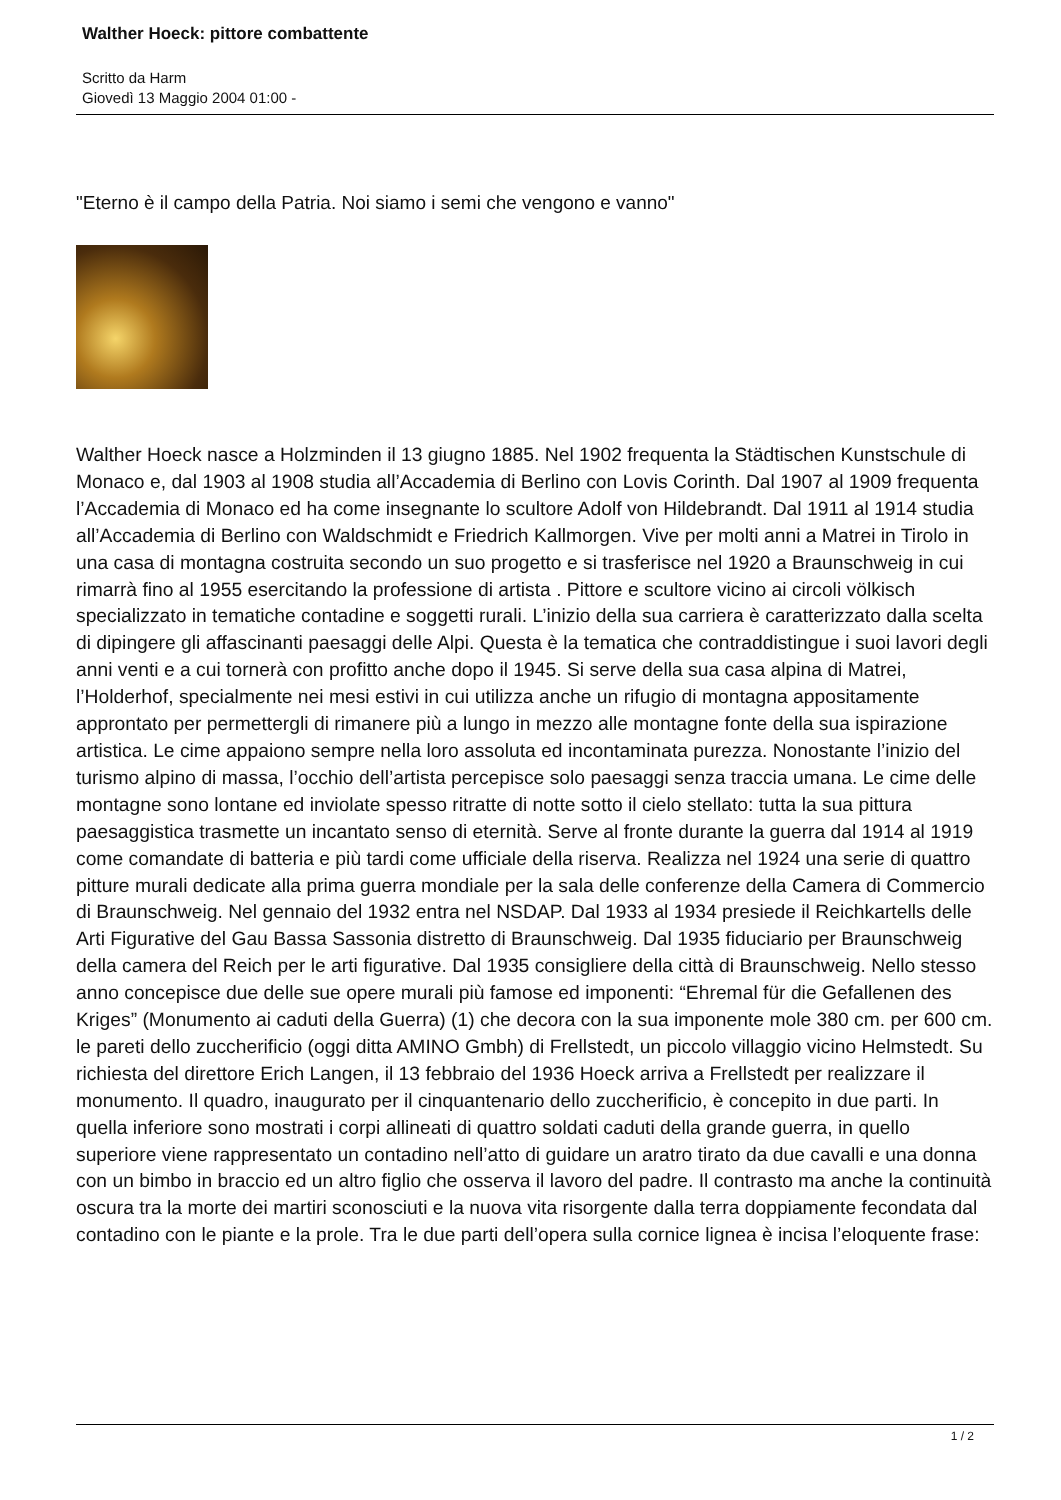Walther Hoeck: pittore combattente
Scritto da Harm
Giovedì 13 Maggio 2004 01:00 -
"Eterno è il campo della Patria. Noi siamo i semi che vengono e vanno"
Walther Hoeck nasce a Holzminden il 13 giugno 1885. Nel 1902 frequenta la Städtischen Kunstschule di Monaco e, dal 1903 al 1908 studia all’Accademia di Berlino con Lovis Corinth. Dal 1907 al 1909 frequenta l’Accademia di Monaco ed ha come insegnante lo scultore Adolf von Hildebrandt. Dal 1911 al 1914 studia all’Accademia di Berlino con Waldschmidt e Friedrich Kallmorgen. Vive per molti anni a Matrei in Tirolo in una casa di montagna costruita secondo un suo progetto e si trasferisce nel 1920 a Braunschweig in cui rimarrà fino al 1955 esercitando la professione di artista . Pittore e scultore vicino ai circoli völkisch specializzato in tematiche contadine e soggetti rurali. L’inizio della sua carriera è caratterizzato dalla scelta di dipingere gli affascinanti paesaggi delle Alpi. Questa è la tematica che contraddistingue i suoi lavori degli anni venti e a cui tornerà con profitto anche dopo il 1945. Si serve della sua casa alpina di Matrei, l’Holderhof, specialmente nei mesi estivi in cui utilizza anche un rifugio di montagna appositamente approntato per permettergli di rimanere più a lungo in mezzo alle montagne fonte della sua ispirazione artistica. Le cime appaiono sempre nella loro assoluta ed incontaminata purezza. Nonostante l’inizio del turismo alpino di massa, l’occhio dell’artista percepisce solo paesaggi senza traccia umana. Le cime delle montagne sono lontane ed inviolate spesso ritratte di notte sotto il cielo stellato: tutta la sua pittura paesaggistica trasmette un incantato senso di eternità. Serve al fronte durante la guerra dal 1914 al 1919 come comandate di batteria e più tardi come ufficiale della riserva. Realizza nel 1924 una serie di quattro pitture murali dedicate alla prima guerra mondiale per la sala delle conferenze della Camera di Commercio di Braunschweig. Nel gennaio del 1932 entra nel NSDAP. Dal 1933 al 1934 presiede il Reichkartells delle Arti Figurative del Gau Bassa Sassonia distretto di Braunschweig. Dal 1935 fiduciario per Braunschweig della camera del Reich per le arti figurative. Dal 1935 consigliere della città di Braunschweig. Nello stesso anno concepisce due delle sue opere murali più famose ed imponenti: “Ehremal für die Gefallenen des Kriges” (Monumento ai caduti della Guerra) (1) che decora con la sua imponente mole 380 cm. per 600 cm. le pareti dello zuccherificio (oggi ditta AMINO Gmbh) di Frellstedt, un piccolo villaggio vicino Helmstedt. Su richiesta del direttore Erich Langen, il 13 febbraio del 1936 Hoeck arriva a Frellstedt per realizzare il monumento. Il quadro, inaugurato per il cinquantenario dello zuccherificio, è concepito in due parti. In quella inferiore sono mostrati i corpi allineati di quattro soldati caduti della grande guerra, in quello superiore viene rappresentato un contadino nell’atto di guidare un aratro tirato da due cavalli e una donna con un bimbo in braccio ed un altro figlio che osserva il lavoro del padre. Il contrasto ma anche la continuità oscura tra la morte dei martiri sconosciuti e la nuova vita risorgente dalla terra doppiamente fecondata dal contadino con le piante e la prole. Tra le due parti dell’opera sulla cornice lignea è incisa l’eloquente frase:
1 / 2